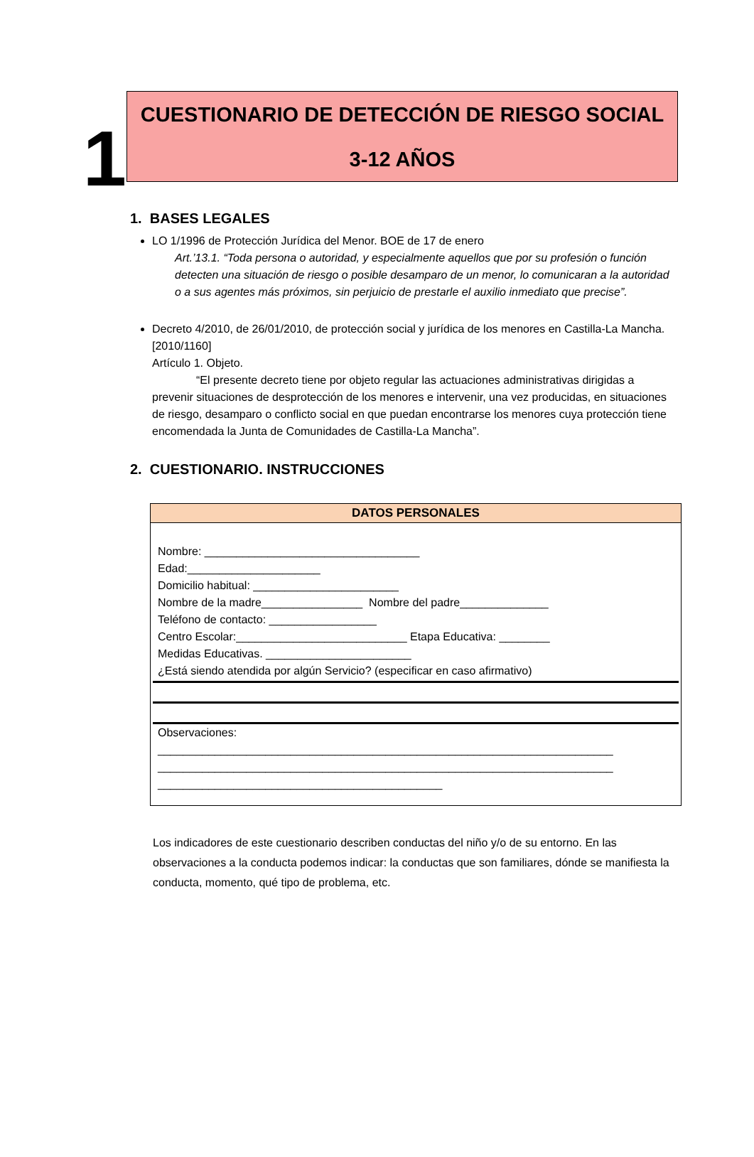1
CUESTIONARIO DE DETECCIÓN DE RIESGO SOCIAL
3-12 AÑOS
1. BASES LEGALES
LO 1/1996 de Protección Jurídica del Menor. BOE de 17 de enero
Art.’13.1. “Toda persona o autoridad, y especialmente aquellos que por su profesión o función detecten una situación de riesgo o posible desamparo de un menor, lo comunicaran a la autoridad o a sus agentes más próximos, sin perjuicio de prestarle el auxilio inmediato que precise”.
Decreto 4/2010, de 26/01/2010, de protección social y jurídica de los menores en Castilla-La Mancha.
[2010/1160]
Artículo 1. Objeto.
“El presente decreto tiene por objeto regular las actuaciones administrativas dirigidas a prevenir situaciones de desprotección de los menores e intervenir, una vez producidas, en situaciones de riesgo, desamparo o conflicto social en que puedan encontrarse los menores cuya protección tiene encomendada la Junta de Comunidades de Castilla-La Mancha”.
2. CUESTIONARIO. INSTRUCCIONES
| DATOS PERSONALES |
| --- |
| Nombre: __________________________________ Edad:_____________________ Domicilio habitual: _______________________ Nombre de la madre________________ Nombre del padre______________ Teléfono de contacto: _________________ Centro Escolar:___________________________ Etapa Educativa: ________ Medidas Educativas. _______________________ ¿Está siendo atendida por algún Servicio? (especificar en caso afirmativo) Observaciones: ________________________________________________________________________ ________________________________________________________________________ _____________________________________________ |
Los indicadores de este cuestionario describen conductas del niño y/o de su entorno. En las observaciones a la conducta podemos indicar: la conductas que son familiares, dónde se manifiesta la conducta, momento, qué tipo de problema, etc.